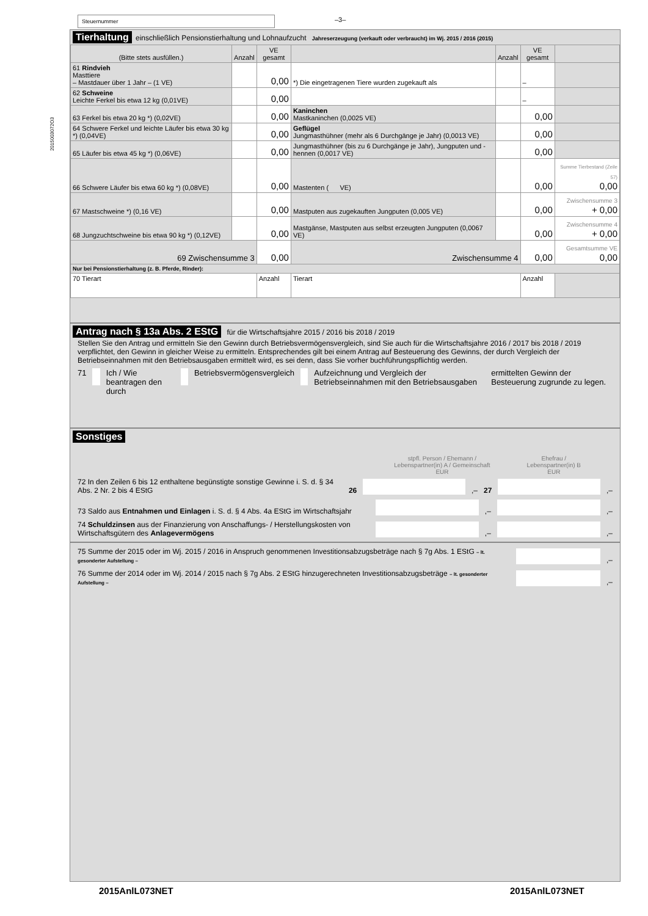Steuernummer –3–
Tierhaltung einschließlich Pensionstierhaltung und Lohnaufzucht Jahreserzeugung (verkauft oder verbraucht) im Wj. 2015 / 2016 (2015)
| (Bitte stets ausfüllen.) | Anzahl | VE gesamt | | Anzahl | VE gesamt | |
| --- | --- | --- | --- | --- | --- | --- |
| 61 Rindvieh Masttiere – Mastdauer über 1 Jahr – (1 VE) | | 0,00 | *) Die eingetragenen Tiere wurden zugekauft als | | – | |
| 62 Schweine Leichte Ferkel bis etwa 12 kg (0,01VE) | | 0,00 | | | – | |
| 63 Ferkel bis etwa 20 kg *) (0,02VE) | | 0,00 | Kaninchen Mastkaninchen (0,0025 VE) | | 0,00 | |
| 64 Schwere Ferkel und leichte Läufer bis etwa 30 kg *) (0,04VE) | | 0,00 | Geflügel Jungmasthühner (mehr als 6 Durchgänge je Jahr) (0,0013 VE) | | 0,00 | |
| 65 Läufer bis etwa 45 kg *) (0,06VE) | | 0,00 | Jungmasthühner (bis zu 6 Durchgänge je Jahr), Jungputen und -hennen (0,0017 VE) | | 0,00 | |
| 66 Schwere Läufer bis etwa 60 kg *) (0,08VE) | | 0,00 | Mastenten ( VE) | | 0,00 | Summe Tierbestand (Zeile 57) 0,00 |
| 67 Mastschweine *) (0,16 VE) | | 0,00 | Mastputen aus zugekauften Jungputen (0,005 VE) | | 0,00 | Zwischensumme 3 + 0,00 |
| 68 Jungzuchtschweine bis etwa 90 kg *) (0,12VE) | | 0,00 | Mastgänse, Mastputen aus selbst erzeugten Jungputen (0,0067 VE) | | 0,00 | Zwischensumme 4 + 0,00 |
| 69 Zwischensumme 3 | | 0,00 | Zwischensumme 4 | | 0,00 | Gesamtsumme VE 0,00 |
| Nur bei Pensionstierhaltung (z. B. Pferde, Rinder): | | | | | | |
| 70 Tierart | | Anzahl | Tierart | | Anzahl | |
Antrag nach § 13a Abs. 2 EStG für die Wirtschaftsjahre 2015 / 2016 bis 2018 / 2019
Stellen Sie den Antrag und ermitteln Sie den Gewinn durch Betriebsvermögensvergleich, sind Sie auch für die Wirtschaftsjahre 2016 / 2017 bis 2018 / 2019 verpflichtet, den Gewinn in gleicher Weise zu ermitteln. Entsprechendes gilt bei einem Antrag auf Besteuerung des Gewinns, der durch Vergleich der Betriebseinnahmen mit den Betriebsausgaben ermittelt wird, es sei denn, dass Sie vorher buchführungspflichtig werden.
71 Ich / Wie beantragen den durch Betriebsvermögensvergleich Aufzeichnung und Vergleich der Betriebseinnahmen mit den Betriebsausgaben ermittelten Gewinn der Besteuerung zugrunde zu legen.
Sonstiges
stpfl. Person / Ehemann /
Lebenspartner(in) A / Gemeinschaft
EUR Ehefrau /
Lebenspartner(in) B
EUR
72 In den Zeilen 6 bis 12 enthaltene begünstigte sonstige Gewinne i. S. d. § 34 Abs. 2 Nr. 2 bis 4 EStG 26 ,– 27 ,–
73 Saldo aus Entnahmen und Einlagen i. S. d. § 4 Abs. 4a EStG im Wirtschaftsjahr ,– ,–
74 Schuldzinsen aus der Finanzierung von Anschaffungs- / Herstellungskosten von Wirtschaftsgütern des Anlagevermögens ,– ,–
75 Summe der 2015 oder im Wj. 2015 / 2016 in Anspruch genommenen Investitionsabzugsbeträge nach § 7g Abs. 1 EStG – lt. gesonderter Aufstellung – ,–
76 Summe der 2014 oder im Wj. 2014 / 2015 nach § 7g Abs. 2 EStG hinzugerechneten Investitionsabzugsbeträge – lt. gesonderter Aufstellung – ,–
2015003072O3
2015AnlL073NET 2015AnlL073NET